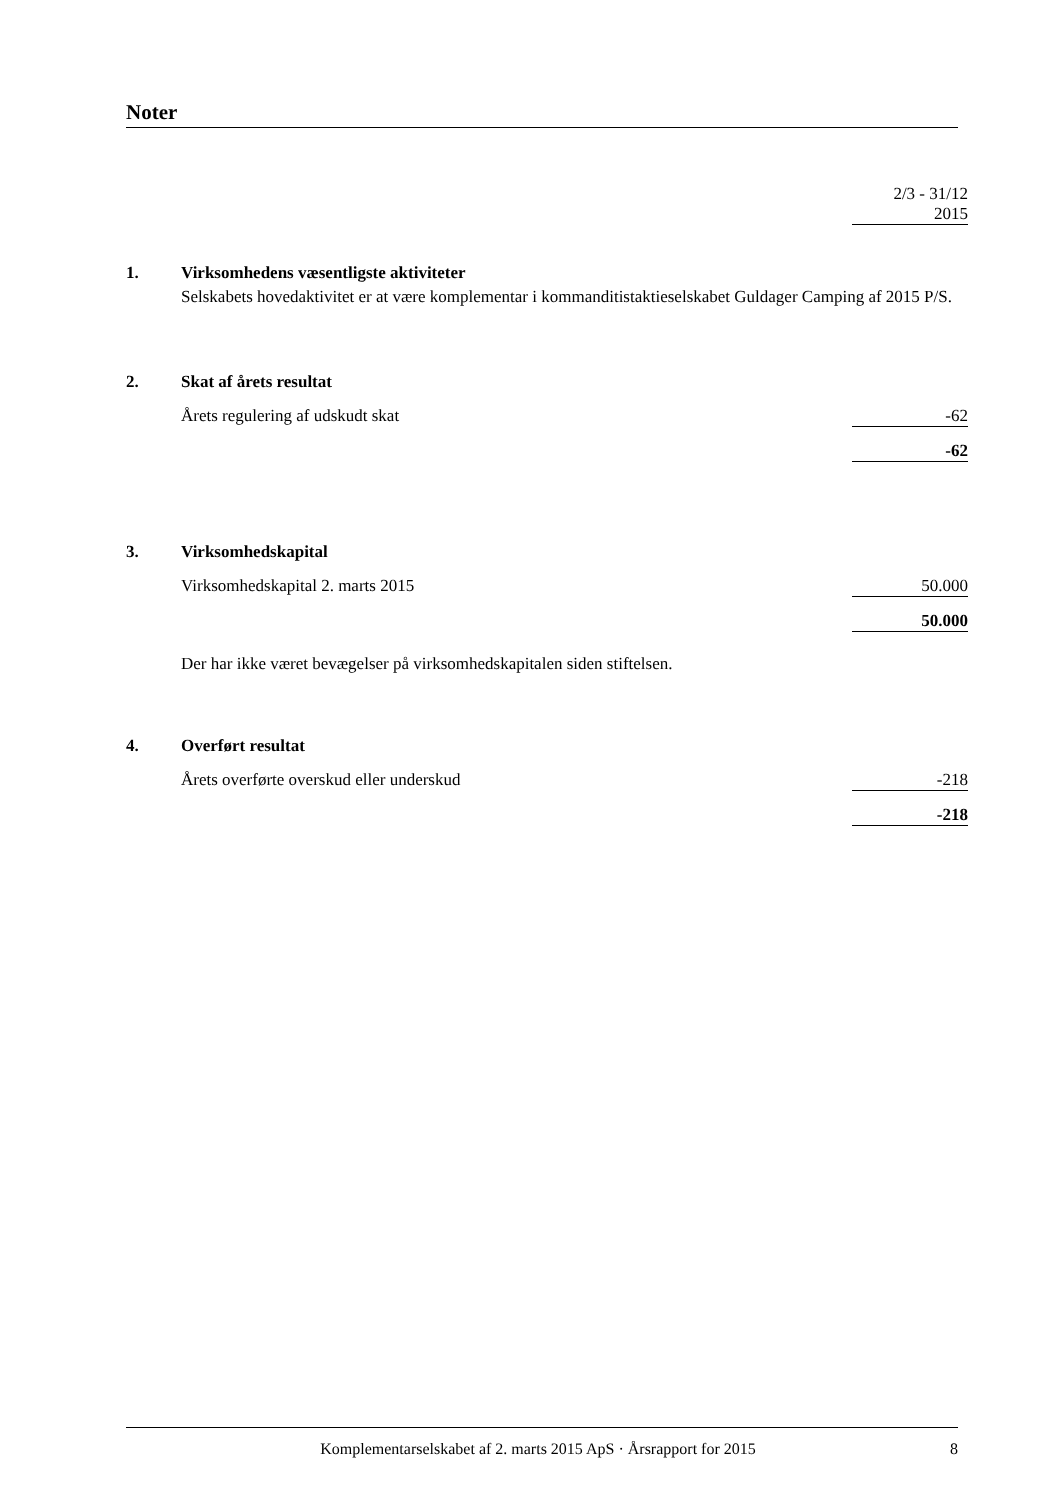Noter
| | | 2/3 - 31/12 2015 |
| 1. | Virksomhedens væsentligste aktiviteter | |
| | Selskabets hovedaktivitet er at være komplementar i kommanditistaktieselskabet Guldager Camping af 2015 P/S. | |
| 2. | Skat af årets resultat | |
| | Årets regulering af udskudt skat | -62 |
| | | -62 |
| 3. | Virksomhedskapital | |
| | Virksomhedskapital 2. marts 2015 | 50.000 |
| | | 50.000 |
| | Der har ikke været bevægelser på virksomhedskapitalen siden stiftelsen. | |
| 4. | Overført resultat | |
| | Årets overførte overskud eller underskud | -218 |
| | | -218 |
Komplementarselskabet af 2. marts 2015 ApS · Årsrapport for 2015 8